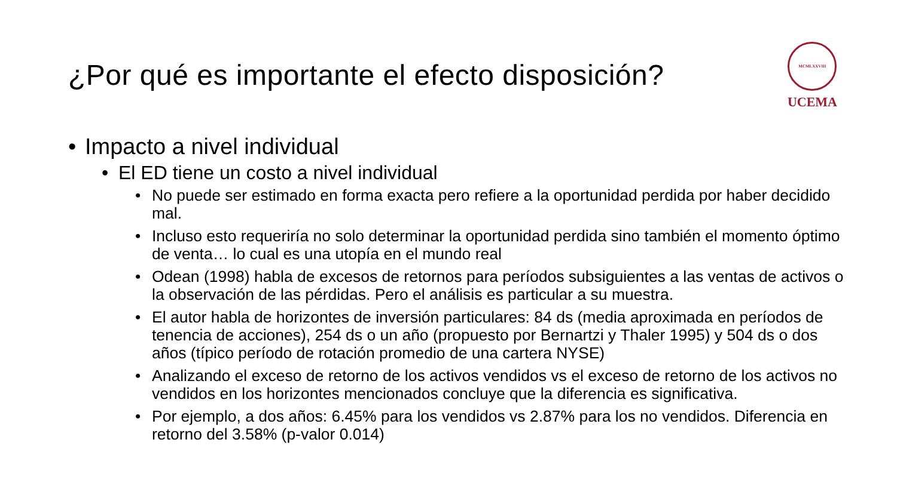¿Por qué es importante el efecto disposición?
MCMLXXVIII
UCEMA
• Impacto a nivel individual
• El ED tiene un costo a nivel individual
• No puede ser estimado en forma exacta pero refiere a la oportunidad perdida por haber decidido mal.
• Incluso esto requeriría no solo determinar la oportunidad perdida sino también el momento óptimo de venta… lo cual es una utopía en el mundo real
• Odean (1998) habla de excesos de retornos para períodos subsiguientes a las ventas de activos o la observación de las pérdidas. Pero el análisis es particular a su muestra.
• El autor habla de horizontes de inversión particulares: 84 ds (media aproximada en períodos de tenencia de acciones), 254 ds o un año (propuesto por Bernartzi y Thaler 1995) y 504 ds o dos años (típico período de rotación promedio de una cartera NYSE)
• Analizando el exceso de retorno de los activos vendidos vs el exceso de retorno de los activos no vendidos en los horizontes mencionados concluye que la diferencia es significativa.
• Por ejemplo, a dos años: 6.45% para los vendidos vs 2.87% para los no vendidos. Diferencia en retorno del 3.58% (p-valor 0.014)